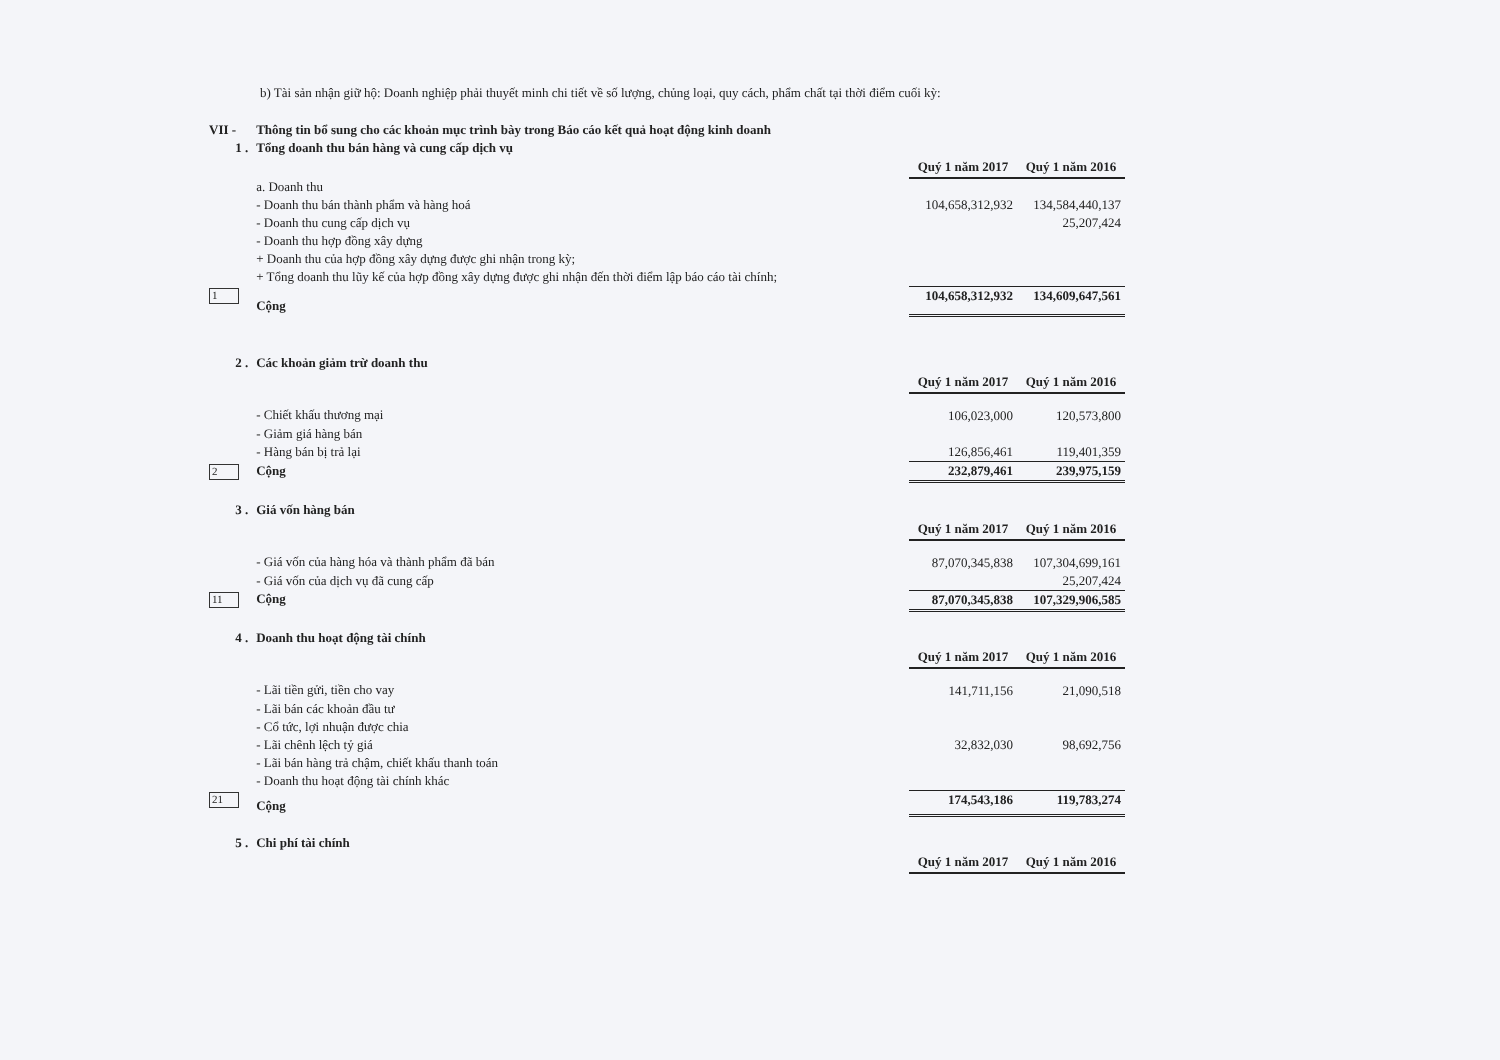b) Tài sản nhận giữ hộ: Doanh nghiệp phải thuyết minh chi tiết về số lượng, chủng loại, quy cách, phẩm chất tại thời điểm cuối kỳ:
| VII - | Thông tin bổ sung cho các khoản mục trình bày trong Báo cáo kết quả hoạt động kinh doanh | | |
| 1 . | Tổng doanh thu bán hàng và cung cấp dịch vụ | | |
| | | Quý 1 năm 2017 | Quý 1 năm 2016 |
| | a. Doanh thu | | |
| | - Doanh thu bán thành phẩm và hàng hoá | 104,658,312,932 | 134,584,440,137 |
| | - Doanh thu cung cấp dịch vụ | | 25,207,424 |
| | - Doanh thu hợp đồng xây dựng | | |
| | + Doanh thu của hợp đồng xây dựng được ghi nhận trong kỳ; | | |
| | + Tổng doanh thu lũy kế của hợp đồng xây dựng được ghi nhận đến thời điểm lập báo cáo tài chính; | | |
| 1 | Cộng | 104,658,312,932 | 134,609,647,561 |
| 2 . | Các khoản giảm trừ doanh thu | | |
| | | Quý 1 năm 2017 | Quý 1 năm 2016 |
| | - Chiết khấu thương mại | 106,023,000 | 120,573,800 |
| | - Giảm giá hàng bán | | |
| | - Hàng bán bị trả lại | 126,856,461 | 119,401,359 |
| 2 | Cộng | 232,879,461 | 239,975,159 |
| 3 . | Giá vốn hàng bán | | |
| | | Quý 1 năm 2017 | Quý 1 năm 2016 |
| | - Giá vốn của hàng hóa và thành phẩm đã bán | 87,070,345,838 | 107,304,699,161 |
| | - Giá vốn của dịch vụ đã cung cấp | | 25,207,424 |
| 11 | Cộng | 87,070,345,838 | 107,329,906,585 |
| 4 . | Doanh thu hoạt động tài chính | | |
| | | Quý 1 năm 2017 | Quý 1 năm 2016 |
| | - Lãi tiền gửi, tiền cho vay | 141,711,156 | 21,090,518 |
| | - Lãi bán các khoản đầu tư | | |
| | - Cổ tức, lợi nhuận được chia | | |
| | - Lãi chênh lệch tỷ giá | 32,832,030 | 98,692,756 |
| | - Lãi bán hàng trả chậm, chiết khấu thanh toán | | |
| | - Doanh thu hoạt động tài chính khác | | |
| 21 | Cộng | 174,543,186 | 119,783,274 |
| 5 . | Chi phí tài chính | | |
| | | Quý 1 năm 2017 | Quý 1 năm 2016 |